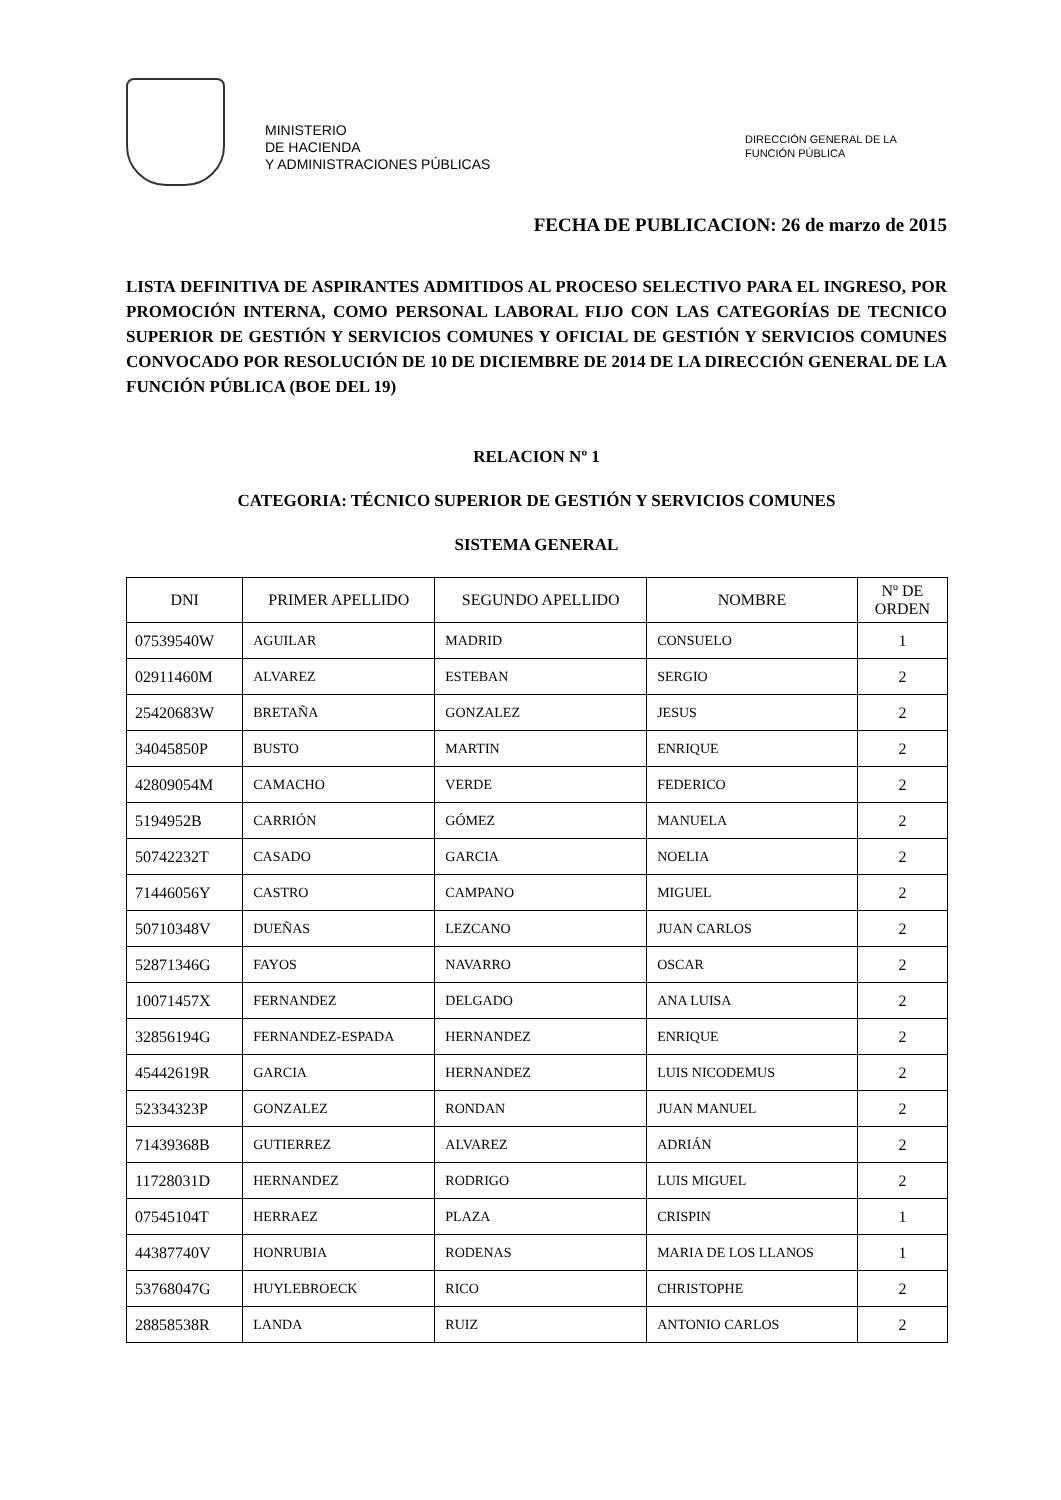MINISTERIO
DE HACIENDA
Y ADMINISTRACIONES PÚBLICAS
DIRECCIÓN GENERAL DE LA
FUNCIÓN PÚBLICA
FECHA DE PUBLICACION: 26 de marzo de 2015
LISTA DEFINITIVA DE ASPIRANTES ADMITIDOS AL PROCESO SELECTIVO PARA EL INGRESO, POR PROMOCIÓN INTERNA, COMO PERSONAL LABORAL FIJO CON LAS CATEGORÍAS DE TECNICO SUPERIOR DE GESTIÓN Y SERVICIOS COMUNES Y OFICIAL DE GESTIÓN Y SERVICIOS COMUNES CONVOCADO POR RESOLUCIÓN DE 10 DE DICIEMBRE DE 2014 DE LA DIRECCIÓN GENERAL DE LA FUNCIÓN PÚBLICA (BOE DEL 19)
RELACION Nº 1
CATEGORIA: TÉCNICO SUPERIOR DE GESTIÓN Y SERVICIOS COMUNES
SISTEMA GENERAL
| DNI | PRIMER APELLIDO | SEGUNDO APELLIDO | NOMBRE | Nº DE ORDEN |
| --- | --- | --- | --- | --- |
| 07539540W | AGUILAR | MADRID | CONSUELO | 1 |
| 02911460M | ALVAREZ | ESTEBAN | SERGIO | 2 |
| 25420683W | BRETAÑA | GONZALEZ | JESUS | 2 |
| 34045850P | BUSTO | MARTIN | ENRIQUE | 2 |
| 42809054M | CAMACHO | VERDE | FEDERICO | 2 |
| 5194952B | CARRIÓN | GÓMEZ | MANUELA | 2 |
| 50742232T | CASADO | GARCIA | NOELIA | 2 |
| 71446056Y | CASTRO | CAMPANO | MIGUEL | 2 |
| 50710348V | DUEÑAS | LEZCANO | JUAN CARLOS | 2 |
| 52871346G | FAYOS | NAVARRO | OSCAR | 2 |
| 10071457X | FERNANDEZ | DELGADO | ANA LUISA | 2 |
| 32856194G | FERNANDEZ-ESPADA | HERNANDEZ | ENRIQUE | 2 |
| 45442619R | GARCIA | HERNANDEZ | LUIS NICODEMUS | 2 |
| 52334323P | GONZALEZ | RONDAN | JUAN MANUEL | 2 |
| 71439368B | GUTIERREZ | ALVAREZ | ADRIÁN | 2 |
| 11728031D | HERNANDEZ | RODRIGO | LUIS MIGUEL | 2 |
| 07545104T | HERRAEZ | PLAZA | CRISPIN | 1 |
| 44387740V | HONRUBIA | RODENAS | MARIA DE LOS LLANOS | 1 |
| 53768047G | HUYLEBROECK | RICO | CHRISTOPHE | 2 |
| 28858538R | LANDA | RUIZ | ANTONIO CARLOS | 2 |